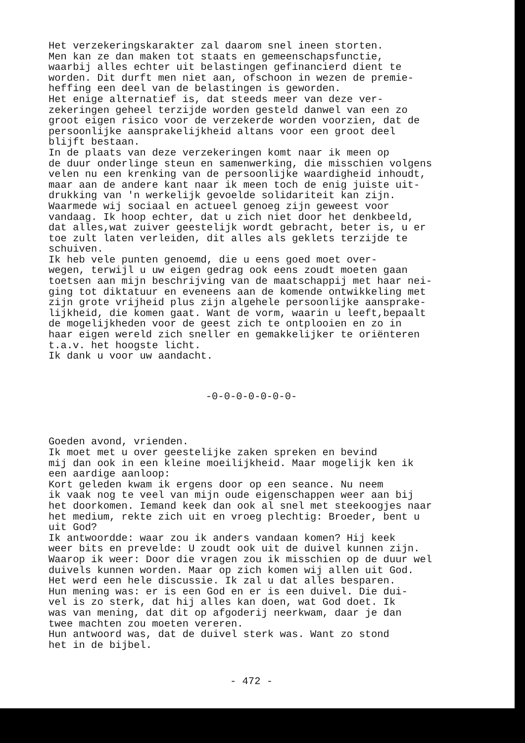Het verzekeringskarakter zal daarom snel ineen storten. Men kan ze dan maken tot staats en gemeenschapsfunctie, waarbij alles echter uit belastingen gefinancierd dient te worden. Dit durft men niet aan, ofschoon in wezen de premie- heffing een deel van de belastingen is geworden. Het enige alternatief is, dat steeds meer van deze ver- zekeringen geheel terzijde worden gesteld danwel van een zo groot eigen risico voor de verzekerde worden voorzien, dat de persoonlijke aansprakelijkheid altans voor een groot deel blijft bestaan. In de plaats van deze verzekeringen komt naar ik meen op de duur onderlinge steun en samenwerking, die misschien volgens velen nu een krenking van de persoonlijke waardigheid inhoudt, maar aan de andere kant naar ik meen toch de enig juiste uit- drukking van 'n werkelijk gevoelde solidariteit kan zijn. Waarmede wij sociaal en actueel genoeg zijn geweest voor vandaag. Ik hoop echter, dat u zich niet door het denkbeeld, dat alles,wat zuiver geestelijk wordt gebracht, beter is, u er toe zult laten verleiden, dit alles als geklets terzijde te schuiven. Ik heb vele punten genoemd, die u eens goed moet over- wegen, terwijl u uw eigen gedrag ook eens zoudt moeten gaan toetsen aan mijn beschrijving van de maatschappij met haar nei- ging tot diktatuur en eveneens aan de komende ontwikkeling met zijn grote vrijheid plus zijn algehele persoonlijke aansprake- lijkheid, die komen gaat. Want de vorm, waarin u leeft,bepaalt de mogelijkheden voor de geest zich te ontplooien en zo in haar eigen wereld zich sneller en gemakkelijker te oriënteren t.a.v. het hoogste licht. Ik dank u voor uw aandacht.
-0-0-0-0-0-0-0-
Goeden avond, vrienden. Ik moet met u over geestelijke zaken spreken en bevind mij dan ook in een kleine moeilijkheid. Maar mogelijk ken ik een aardige aanloop: Kort geleden kwam ik ergens door op een seance. Nu neem ik vaak nog te veel van mijn oude eigenschappen weer aan bij het doorkomen. Iemand keek dan ook al snel met steekoogjes naar het medium, rekte zich uit en vroeg plechtig: Broeder, bent u uit God? Ik antwoordde: waar zou ik anders vandaan komen? Hij keek weer bits en prevelde: U zoudt ook uit de duivel kunnen zijn. Waarop ik weer: Door die vragen zou ik misschien op de duur wel duivels kunnen worden. Maar op zich komen wij allen uit God. Het werd een hele discussie. Ik zal u dat alles besparen. Hun mening was: er is een God en er is een duivel. Die dui- vel is zo sterk, dat hij alles kan doen, wat God doet. Ik was van mening, dat dit op afgoderij neerkwam, daar je dan twee machten zou moeten vereren. Hun antwoord was, dat de duivel sterk was. Want zo stond het in de bijbel.
- 472 -